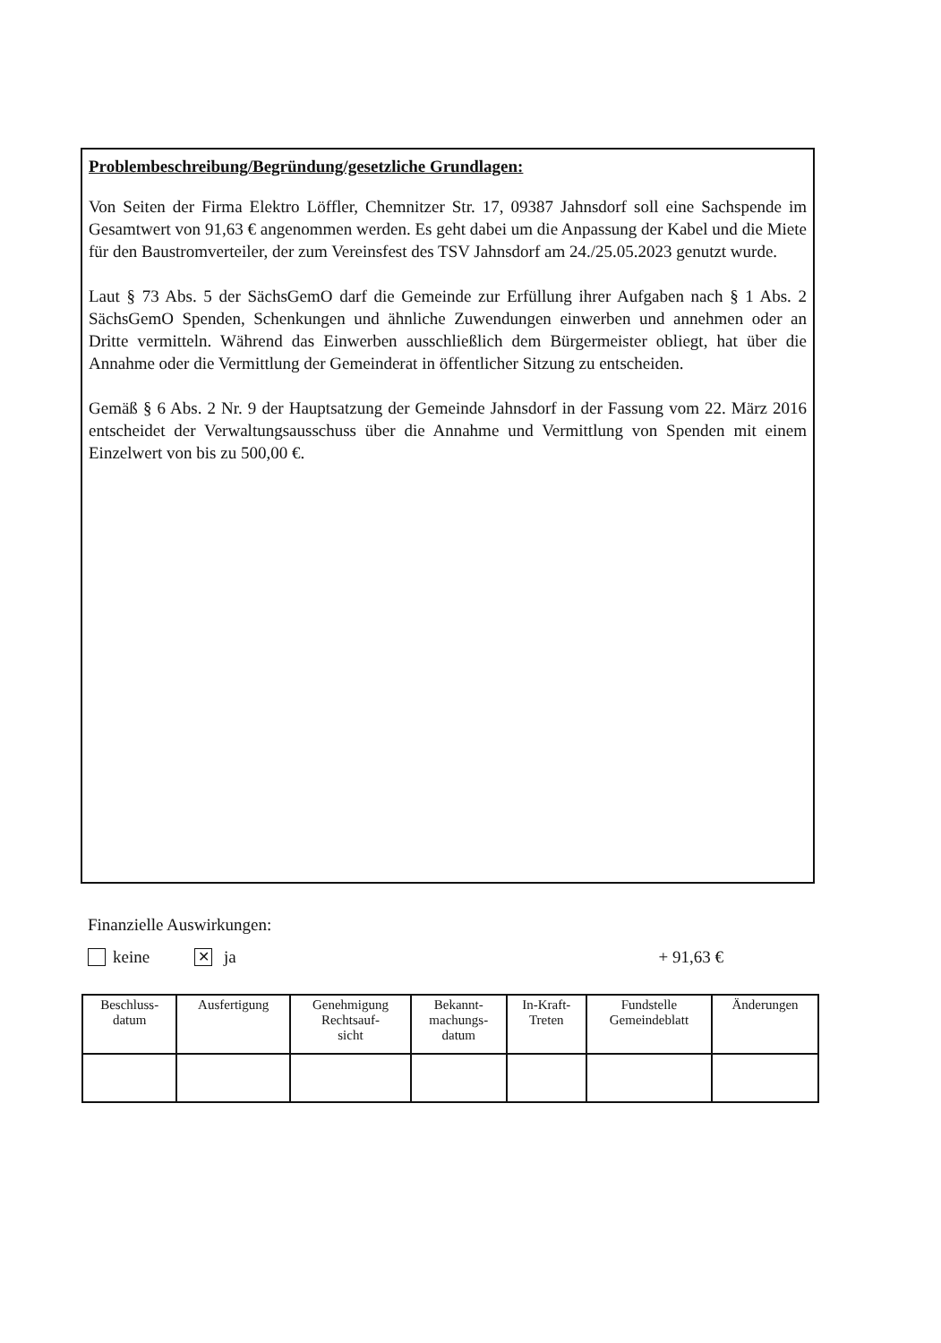Problembeschreibung/Begründung/gesetzliche Grundlagen:
Von Seiten der Firma Elektro Löffler, Chemnitzer Str. 17, 09387 Jahnsdorf soll eine Sachspende im Gesamtwert von 91,63 € angenommen werden. Es geht dabei um die Anpassung der Kabel und die Miete für den Baustromverteiler, der zum Vereinsfest des TSV Jahnsdorf am 24./25.05.2023 genutzt wurde.
Laut § 73 Abs. 5 der SächsGemO darf die Gemeinde zur Erfüllung ihrer Aufgaben nach § 1 Abs. 2 SächsGemO Spenden, Schenkungen und ähnliche Zuwendungen einwerben und annehmen oder an Dritte vermitteln. Während das Einwerben ausschließlich dem Bürgermeister obliegt, hat über die Annahme oder die Vermittlung der Gemeinderat in öffentlicher Sitzung zu entscheiden.
Gemäß § 6 Abs. 2 Nr. 9 der Hauptsatzung der Gemeinde Jahnsdorf in der Fassung vom 22. März 2016 entscheidet der Verwaltungsausschuss über die Annahme und Vermittlung von Spenden mit einem Einzelwert von bis zu 500,00 €.
Finanzielle Auswirkungen:
keine ✕ ja + 91,63 €
| Beschluss- datum | Ausfertigung | Genehmigung Rechtsauf- sicht | Bekannt- machungs- datum | In-Kraft- Treten | Fundstelle Gemeindeblatt | Änderungen |
| --- | --- | --- | --- | --- | --- | --- |